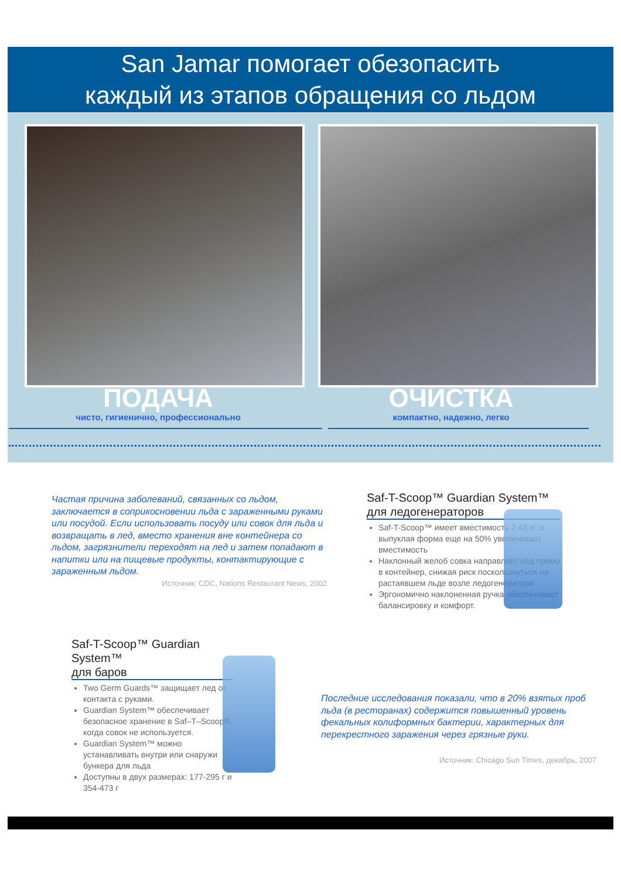San Jamar помогает обезопасить
каждый из этапов обращения со льдом
ПОДАЧА
чисто, гигиенично, профессионально
ОЧИСТКА
компактно, надежно, легко
Частая причина заболеваний, связанных со льдом, заключается в соприкосновении льда с зараженными руками или посудой. Если использовать посуду или совок для льда и возвращать в лед, вместо хранения вне контейнера со льдом, загрязнители переходят на лед и затем попадают в напитки или на пищевые продукты, контактирующие с зараженным льдом.
Источник: CDC, Nations Restaurant News, 2002
Saf-T-Scoop™ Guardian System™
для ледогенераторов
Saf-T-Scoop™ имеет вместимость 2,43 кг, а выпуклая форма еще на 50% увеличивает вместимость
Наклонный желоб совка направляет лед прямо в контейнер, снижая риск поскользнуться на растаявшем льде возле ледогенератора
Эргономично наклоненная ручка обеспечивает балансировку и комфорт.
Saf-T-Scoop™ Guardian System™
для баров
Two Germ Guards™ защищает лед от контакта с руками.
Guardian System™ обеспечивает безопасное хранение в Saf–T–Scoop®, когда совок не используется.
Guardian System™ можно устанавливать внутри или снаружи бункера для льда
Доступны в двух размерах: 177-295 г и 354-473 г
Последние исследования показали, что в 20% взятых проб льда (в ресторанах) содержится повышенный уровень фекальных колиформных бактерии, характерных для перекрестного заражения через грязные руки.
Источник: Chicago Sun Times, декабрь, 2007